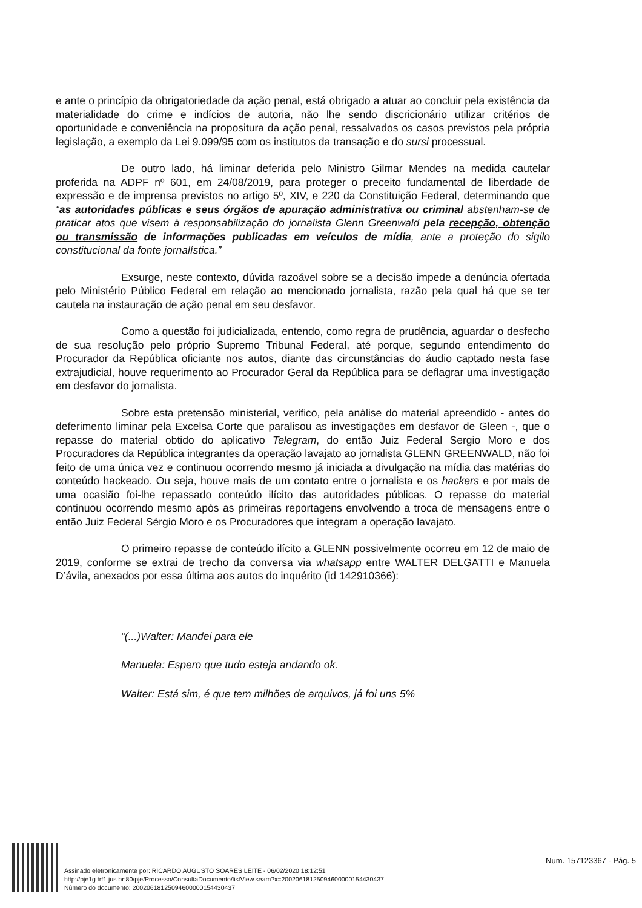e ante o princípio da obrigatoriedade da ação penal, está obrigado a atuar ao concluir pela existência da materialidade do crime e indícios de autoria, não lhe sendo discricionário utilizar critérios de oportunidade e conveniência na propositura da ação penal, ressalvados os casos previstos pela própria legislação, a exemplo da Lei 9.099/95 com os institutos da transação e do sursi processual.
De outro lado, há liminar deferida pelo Ministro Gilmar Mendes na medida cautelar proferida na ADPF nº 601, em 24/08/2019, para proteger o preceito fundamental de liberdade de expressão e de imprensa previstos no artigo 5º, XIV, e 220 da Constituição Federal, determinando que “as autoridades públicas e seus órgãos de apuração administrativa ou criminal abstenham-se de praticar atos que visem à responsabilização do jornalista Glenn Greenwald pela recepção, obtenção ou transmissão de informações publicadas em veículos de mídia, ante a proteção do sigilo constitucional da fonte jornalística.”
Exsurge, neste contexto, dúvida razoável sobre se a decisão impede a denúncia ofertada pelo Ministério Público Federal em relação ao mencionado jornalista, razão pela qual há que se ter cautela na instauração de ação penal em seu desfavor.
Como a questão foi judicializada, entendo, como regra de prudência, aguardar o desfecho de sua resolução pelo próprio Supremo Tribunal Federal, até porque, segundo entendimento do Procurador da República oficiante nos autos, diante das circunstâncias do áudio captado nesta fase extrajudicial, houve requerimento ao Procurador Geral da República para se deflagrar uma investigação em desfavor do jornalista.
Sobre esta pretensão ministerial, verifico, pela análise do material apreendido - antes do deferimento liminar pela Excelsa Corte que paralisou as investigações em desfavor de Gleen -, que o repasse do material obtido do aplicativo Telegram, do então Juiz Federal Sergio Moro e dos Procuradores da República integrantes da operação lavajato ao jornalista GLENN GREENWALD, não foi feito de uma única vez e continuou ocorrendo mesmo já iniciada a divulgação na mídia das matérias do conteúdo hackeado. Ou seja, houve mais de um contato entre o jornalista e os hackers e por mais de uma ocasião foi-lhe repassado conteúdo ilícito das autoridades públicas. O repasse do material continuou ocorrendo mesmo após as primeiras reportagens envolvendo a troca de mensagens entre o então Juiz Federal Sérgio Moro e os Procuradores que integram a operação lavajato.
O primeiro repasse de conteúdo ilícito a GLENN possivelmente ocorreu em 12 de maio de 2019, conforme se extrai de trecho da conversa via whatsapp entre WALTER DELGATTI e Manuela D’ávila, anexados por essa última aos autos do inquérito (id 142910366):
“(...)Walter: Mandei para ele
Manuela: Espero que tudo esteja andando ok.
Walter: Está sim, é que tem milhões de arquivos, já foi uns 5%
Assinado eletronicamente por: RICARDO AUGUSTO SOARES LEITE - 06/02/2020 18:12:51
http://pje1g.trf1.jus.br:80/pje/Processo/ConsultaDocumento/listView.seam?x=20020618125094600000154430437
Número do documento: 20020618125094600000154430437
Num. 157123367 - Pág. 5